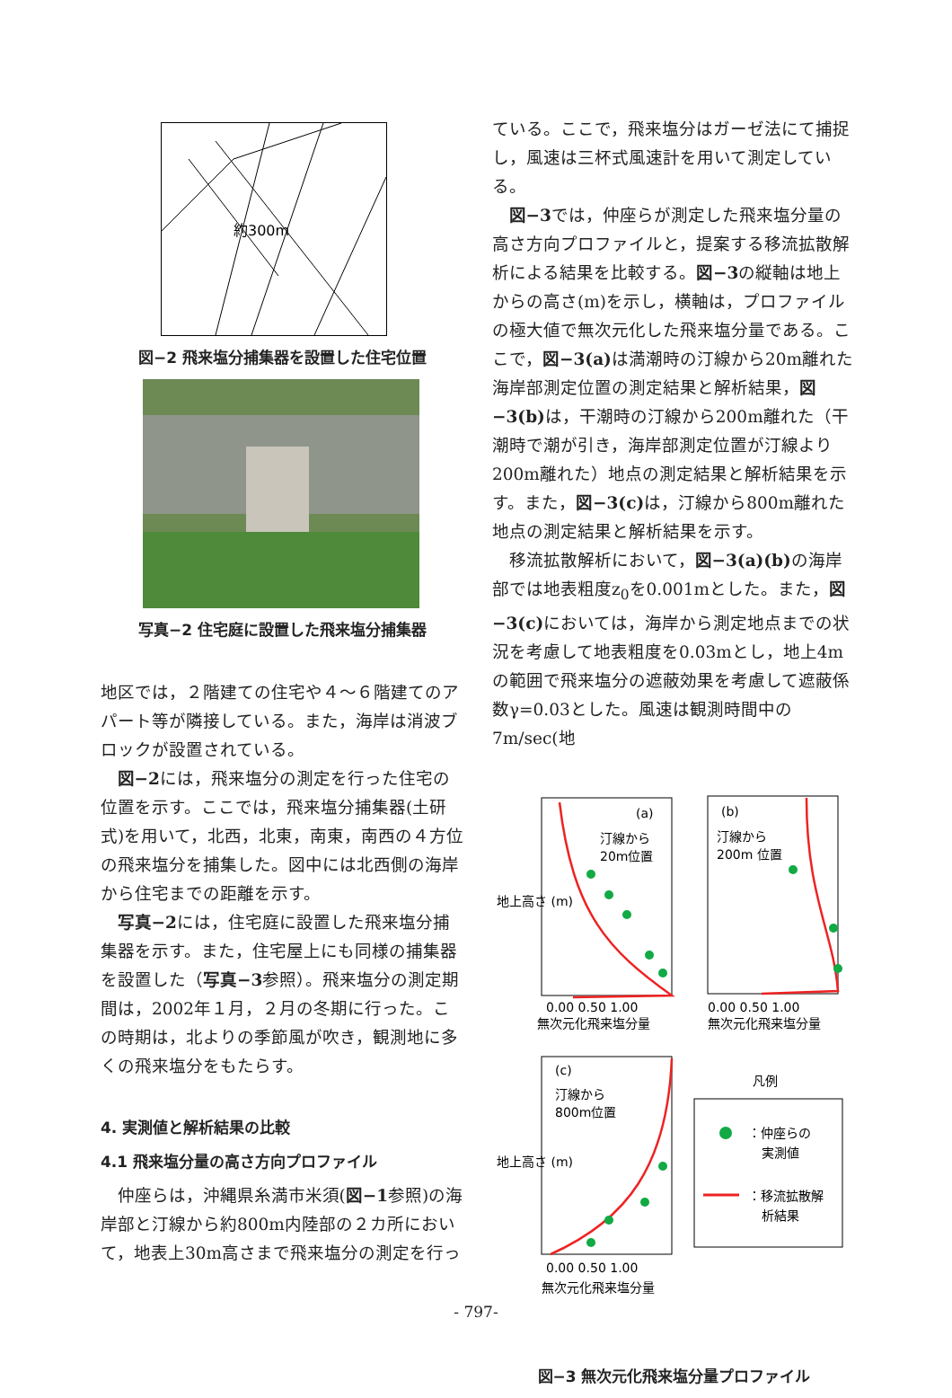約300m
図−2 飛来塩分捕集器を設置した住宅位置
写真−2 住宅庭に設置した飛来塩分捕集器
地区では，２階建ての住宅や４～６階建てのアパート等が隣接している。また，海岸は消波ブロックが設置されている。
図−2には，飛来塩分の測定を行った住宅の位置を示す。ここでは，飛来塩分捕集器(土研式)を用いて，北西，北東，南東，南西の４方位の飛来塩分を捕集した。図中には北西側の海岸から住宅までの距離を示す。
写真−2には，住宅庭に設置した飛来塩分捕集器を示す。また，住宅屋上にも同様の捕集器を設置した（写真−3参照）。飛来塩分の測定期間は，2002年１月，２月の冬期に行った。この時期は，北よりの季節風が吹き，観測地に多くの飛来塩分をもたらす。
4. 実測値と解析結果の比較
4.1 飛来塩分量の高さ方向プロファイル
仲座らは，沖縄県糸満市米須(図−1参照)の海岸部と汀線から約800m内陸部の２カ所において，地表上30m高さまで飛来塩分の測定を行っ
ている。ここで，飛来塩分はガーゼ法にて捕捉し，風速は三杯式風速計を用いて測定している。
図−3では，仲座らが測定した飛来塩分量の高さ方向プロファイルと，提案する移流拡散解析による結果を比較する。図−3の縦軸は地上からの高さ(m)を示し，横軸は，プロファイルの極大値で無次元化した飛来塩分量である。ここで，図−3(a) は満潮時の汀線から20m離れた海岸部測定位置の測定結果と解析結果，図−3(b) は，干潮時の汀線から200m離れた（干潮時で潮が引き，海岸部測定位置が汀線より200m離れた）地点の測定結果と解析結果を示す。また，図−3(c) は，汀線から800m離れた地点の測定結果と解析結果を示す。
移流拡散解析において，図−3(a)(b) の海岸部では地表粗度z<sub>0</sub>を0.001mとした。また，図−3(c) においては，海岸から測定地点までの状況を考慮して地表粗度を0.03mとし，地上4mの範囲で飛来塩分の遮蔽効果を考慮して遮蔽係数γ=0.03とした。風速は観測時間中の7m/sec(地
0.00 0.50 1.00
無次元化飛来塩分量
0.00 0.50 1.00
無次元化飛来塩分量
0.00 0.50 1.00
無次元化飛来塩分量
(a)
汀線から
20m位置
(b)
汀線から
200m 位置
(c)
汀線から
800m位置
地上高さ (m)
地上高さ (m)
凡例
：仲座らの
実測値
：移流拡散解
析結果
図−3 無次元化飛来塩分量プロファイル
- 797-